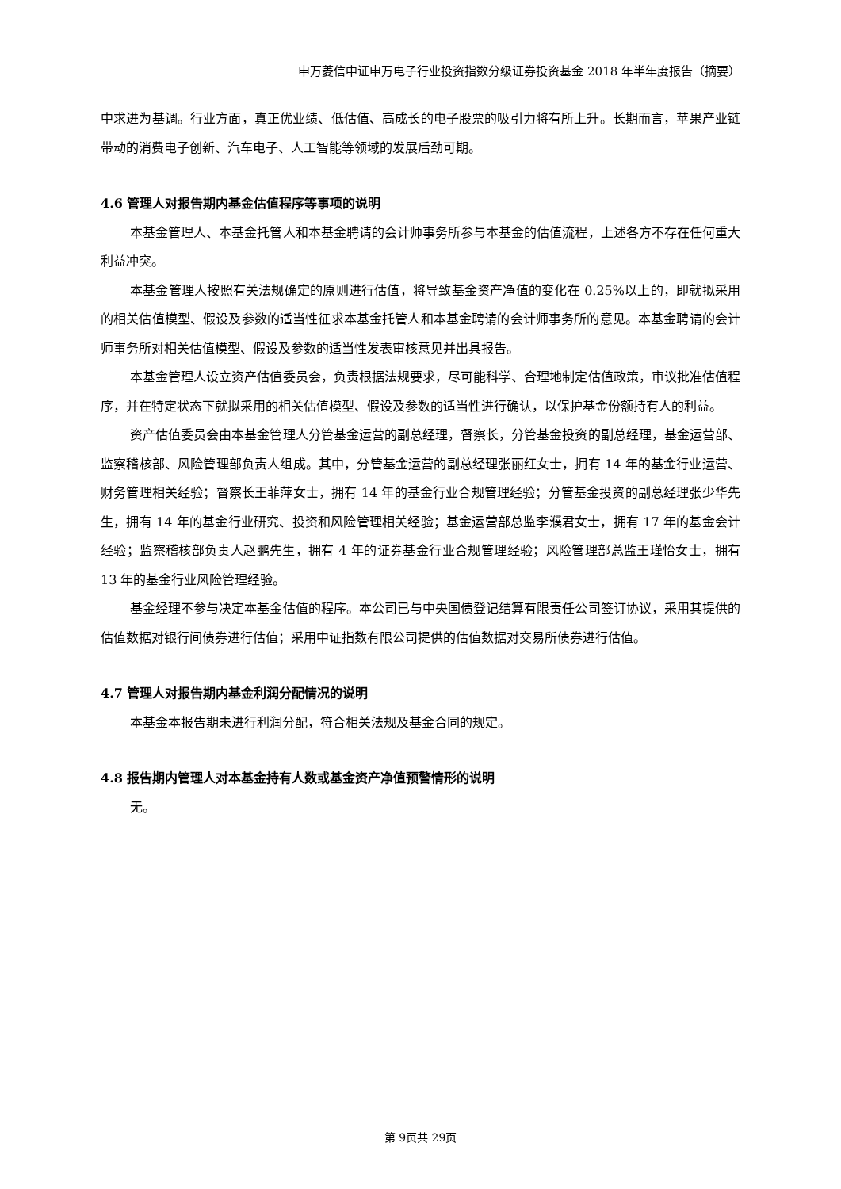申万菱信中证申万电子行业投资指数分级证券投资基金 2018 年半年度报告（摘要）
中求进为基调。行业方面，真正优业绩、低估值、高成长的电子股票的吸引力将有所上升。长期而言，苹果产业链带动的消费电子创新、汽车电子、人工智能等领域的发展后劲可期。
4.6 管理人对报告期内基金估值程序等事项的说明
本基金管理人、本基金托管人和本基金聘请的会计师事务所参与本基金的估值流程，上述各方不存在任何重大利益冲突。
本基金管理人按照有关法规确定的原则进行估值，将导致基金资产净值的变化在 0.25%以上的，即就拟采用的相关估值模型、假设及参数的适当性征求本基金托管人和本基金聘请的会计师事务所的意见。本基金聘请的会计师事务所对相关估值模型、假设及参数的适当性发表审核意见并出具报告。
本基金管理人设立资产估值委员会，负责根据法规要求，尽可能科学、合理地制定估值政策，审议批准估值程序，并在特定状态下就拟采用的相关估值模型、假设及参数的适当性进行确认，以保护基金份额持有人的利益。
资产估值委员会由本基金管理人分管基金运营的副总经理，督察长，分管基金投资的副总经理，基金运营部、监察稽核部、风险管理部负责人组成。其中，分管基金运营的副总经理张丽红女士，拥有 14 年的基金行业运营、财务管理相关经验；督察长王菲萍女士，拥有 14 年的基金行业合规管理经验；分管基金投资的副总经理张少华先生，拥有 14 年的基金行业研究、投资和风险管理相关经验；基金运营部总监李濮君女士，拥有 17 年的基金会计经验；监察稽核部负责人赵鹏先生，拥有 4 年的证券基金行业合规管理经验；风险管理部总监王瑾怡女士，拥有 13 年的基金行业风险管理经验。
基金经理不参与决定本基金估值的程序。本公司已与中央国债登记结算有限责任公司签订协议，采用其提供的估值数据对银行间债券进行估值；采用中证指数有限公司提供的估值数据对交易所债券进行估值。
4.7 管理人对报告期内基金利润分配情况的说明
本基金本报告期未进行利润分配，符合相关法规及基金合同的规定。
4.8 报告期内管理人对本基金持有人数或基金资产净值预警情形的说明
无。
第 9页共 29页